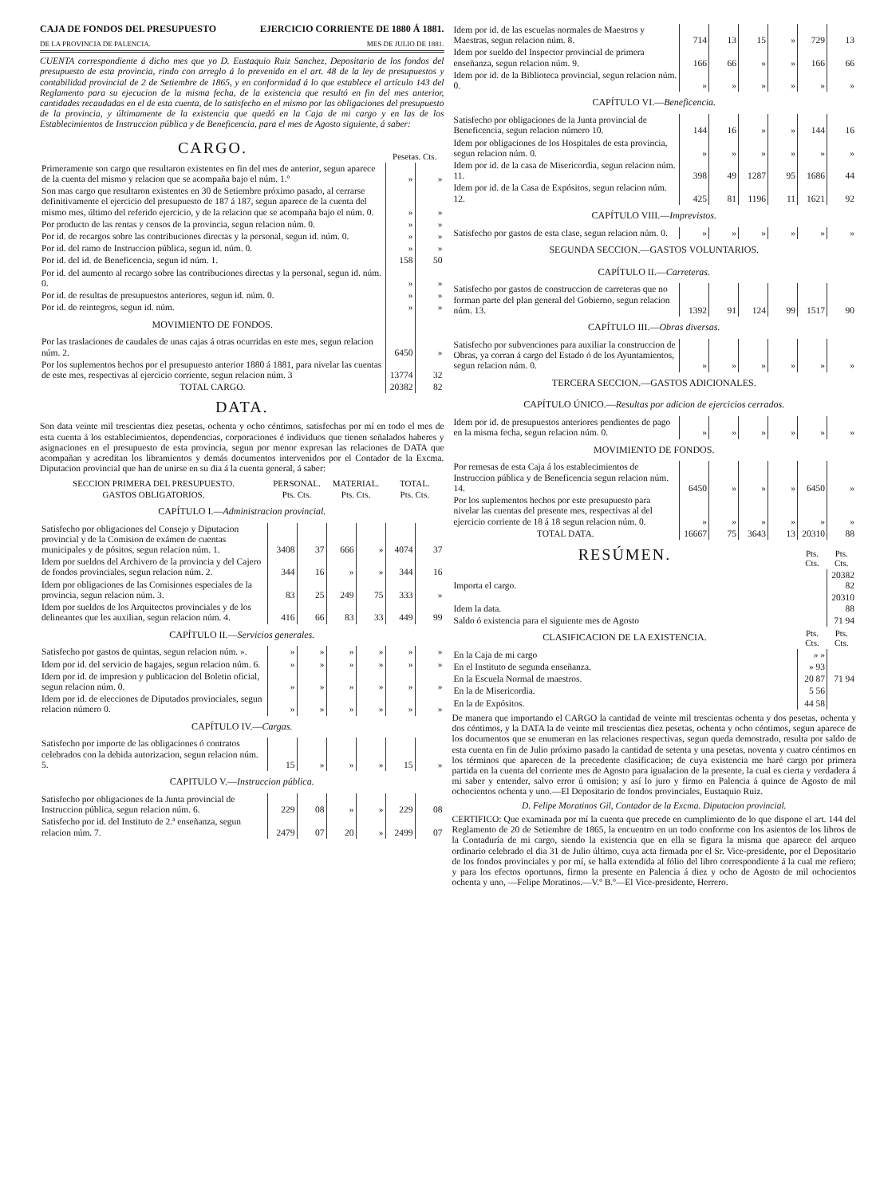CAJA DE FONDOS DEL PRESUPUESTO EJERCICIO CORRIENTE DE 1880 Á 1881.
DE LA PROVINCIA DE PALENCIA. MES DE JULIO DE 1881.
CUENTA correspondiente á dicho mes que yo D. Eustaquio Ruiz Sanchez, Depositario de los fondos del presupuesto de esta provincia, rindo con arreglo á lo prevenido en el art. 48 de la ley de presupuestos y contabilidad provincial de 2 de Setiembre de 1865, y en conformidad á lo que establece el artículo 143 del Reglamento para su ejecucion de la misma fecha, de la existencia que resultó en fin del mes anterior, cantidades recaudadas en el de esta cuenta, de lo satisfecho en el mismo por las obligaciones del presupuesto de la provincia, y últimamente de la existencia que quedó en la Caja de mi cargo y en las de los Establecimientos de Instruccion pública y de Beneficencia, para el mes de Agosto siguiente, á saber:
| CARGO. | Pesetas. Cts. | |
| Primeramente son cargo que resultaron existentes en fin del mes de anterior, segun aparece de la cuenta del mismo y relacion que se acompaña bajo el núm. 1.º | » | » |
| Son mas cargo que resultaron existentes en 30 de Setiembre próximo pasado, al cerrarse definitivamente el ejercicio del presupuesto de 187 á 187, segun aparece de la cuenta del mismo mes, último del referido ejercicio, y de la relacion que se acompaña bajo el núm. 0. | » | » |
| Por producto de las rentas y censos de la provincia, segun relacion núm. 0. | » | » |
| Por id. de recargos sobre las contribuciones directas y la personal, segun id. núm. 0. | » | » |
| Por id. del ramo de Instruccion pública, segun id. núm. 0. | » | » |
| Por id. del id. de Beneficencia, segun id núm. 1. | 158 | 50 |
| Por id. del aumento al recargo sobre las contribuciones directas y la personal, segun id. núm. 0. | » | » |
| Por id. de resultas de presupuestos anteriores, segun id. núm. 0. | » | » |
| Por id. de reintegros, segun id. núm. | » | » |
| MOVIMIENTO DE FONDOS. | | |
| Por las traslaciones de caudales de unas cajas á otras ocurridas en este mes, segun relacion núm. 2. | 6450 | » |
| Por los suplementos hechos por el presupuesto anterior 1880 á 1881, para nivelar las cuentas de este mes, respectivas al ejercicio corriente, segun relacion núm. 3 | 13774 | 32 |
| TOTAL CARGO. | 20382 | 82 |
DATA.
Son data veinte mil trescientas diez pesetas, ochenta y ocho céntimos, satisfechas por mí en todo el mes de esta cuenta á los establecimientos, dependencias, corporaciones é individuos que tienen señalados haberes y asignaciones en el presupuesto de esta provincia, segun por menor expresan las relaciones de DATA que acompañan y acreditan los libramientos y demás documentos intervenidos por el Contador de la Excma. Diputacion provincial que han de unirse en su dia á la cuenta general, á saber:
| SECCION PRIMERA DEL PRESUPUESTO. | PERSONAL. | | MATERIAL. | | TOTAL. | |
| --- | --- | --- | --- | --- | --- | --- |
| GASTOS OBLIGATORIOS. | Pts. Cts. | | Pts. Cts. | | Pts. Cts. | |
| CAPÍTULO I.— Administracion provincial. | | | | | | |
| Satisfecho por obligaciones del Consejo y Diputacion provincial y de la Comision de exámen de cuentas municipales y de pósitos, segun relacion núm. 1. | 3408 | 37 | 666 | » | 4074 | 37 |
| Idem por sueldos del Archivero de la provincia y del Cajero de fondos provinciales, segun relacion núm. 2. | 344 | 16 | » | » | 344 | 16 |
| Idem por obligaciones de las Comisiones especiales de la provincia, segun relacion núm. 3. | 83 | 25 | 249 | 75 | 333 | » |
| Idem por sueldos de los Arquitectos provinciales y de los delineantes que les auxilian, segun relacion núm. 4. | 416 | 66 | 83 | 33 | 449 | 99 |
| CAPÍTULO II.— Servicios generales. | | | | | | |
| Satisfecho por gastos de quintas, segun relacion núm. ». | » | » | » | » | » | » |
| Idem por id. del servicio de bagajes, segun relacion núm. 6. | » | » | » | » | » | » |
| Idem por id. de impresion y publicacion del Boletin oficial, segun relacion núm. 0. | » | » | » | » | » | » |
| Idem por id. de elecciones de Diputados provinciales, segun relacion número 0. | » | » | » | » | » | » |
| CAPÍTULO IV.— Cargas. | | | | | | |
| Satisfecho por importe de las obligaciones ó contratos celebrados con la debida autorizacion, segun relacion núm. 5. | 15 | » | » | » | 15 | » |
| CAPITULO V.— Instruccion pública. | | | | | | |
| Satisfecho por obligaciones de la Junta provincial de Instruccion pública, segun relacion núm. 6. | 229 | 08 | » | » | 229 | 08 |
| Satisfecho por id. del Instituto de 2.ª enseñanza, segun relacion núm. 7. | 2479 | 07 | 20 | » | 2499 | 07 |
| Idem por id. de las escuelas normales de Maestros y Maestras, segun relacion núm. 8. | 714 | 13 | 15 | » | 729 | 13 |
| Idem por sueldo del Inspector provincial de primera enseñanza, segun relacion núm. 9. | 166 | 66 | » | » | 166 | 66 |
| Idem por id. de la Biblioteca provincial, segun relacion núm. 0. | » | » | » | » | » | » |
| CAPÍTULO VI.— Beneficencia. | | | | | | |
| Satisfecho por obligaciones de la Junta provincial de Beneficencia, segun relacion número 10. | 144 | 16 | » | » | 144 | 16 |
| Idem por obligaciones de los Hospitales de esta provincia, segun relacion núm. 0. | » | » | » | » | » | » |
| Idem por id. de la casa de Misericordia, segun relacion núm. 11. | 398 | 49 | 1287 | 95 | 1686 | 44 |
| Idem por id. de la Casa de Expósitos, segun relacion núm. 12. | 425 | 81 | 1196 | 11 | 1621 | 92 |
| CAPÍTULO VIII.— Imprevistos. | | | | | | |
| Satisfecho por gastos de esta clase, segun relacion núm. 0. | » | » | » | » | » | » |
| SEGUNDA SECCION.—GASTOS VOLUNTARIOS. | | | | | | |
| CAPÍTULO II.— Carreteras. | | | | | | |
| Satisfecho por gastos de construccion de carreteras que no forman parte del plan general del Gobierno, segun relacion núm. 13. | 1392 | 91 | 124 | 99 | 1517 | 90 |
| CAPÍTULO III.— Obras diversas. | | | | | | |
| Satisfecho por subvenciones para auxiliar la construccion de Obras, ya corran á cargo del Estado ó de los Ayuntamientos, segun relacion núm. 0. | » | » | » | » | » | » |
| TERCERA SECCION.—GASTOS ADICIONALES. | | | | | | |
| CAPÍTULO ÚNICO.— Resultas por adicion de ejercicios cerrados. | | | | | | |
| Idem por id. de presupuestos anteriores pendientes de pago en la misma fecha, segun relacion núm. 0. | » | » | » | » | » | » |
| MOVIMIENTO DE FONDOS. | | | | | | |
| Por remesas de esta Caja á los establecimientos de Instruccion pública y de Beneficencia segun relacion núm. 14. | 6450 | » | » | » | 6450 | » |
| Por los suplementos hechos por este presupuesto para nivelar las cuentas del presente mes, respectivas al del ejercicio corriente de 18 á 18 segun relacion núm. 0. | » | » | » | » | » | » |
| TOTAL DATA. | 16667 | 75 | 3643 | 13 | 20310 | 88 |
| RESÚMEN. | Pts. Cts. | Pts. Cts. |
| Importa el cargo. | | 20382 82 |
| Idem la data. | | 20310 88 |
| Saldo ó existencia para el siguiente mes de Agosto | | 71 94 |
| CLASIFICACION DE LA EXISTENCIA. | Pts. Cts. | Pts. Cts. |
| En la Caja de mi cargo | » » | 71 94 |
| En el Instituto de segunda enseñanza. | » 93 | |
| En la Escuela Normal de maestros. | 20 87 | |
| En la de Misericordia. | 5 56 | |
| En la de Expósitos. | 44 58 | |
De manera que importando el CARGO la cantidad de veinte mil trescientas ochenta y dos pesetas, ochenta y dos céntimos, y la DATA la de veinte mil trescientas diez pesetas, ochenta y ocho céntimos, segun aparece de los documentos que se enumeran en las relaciones respectivas, segun queda demostrado, resulta por saldo de esta cuenta en fin de Julio próximo pasado la cantidad de setenta y una pesetas, noventa y cuatro céntimos en los términos que aparecen de la precedente clasificacion; de cuya existencia me haré cargo por primera partida en la cuenta del corriente mes de Agosto para igualacion de la presente, la cual es cierta y verdadera á mi saber y entender, salvo error ú omision; y así lo juro y firmo en Palencia á quince de Agosto de mil ochocientos ochenta y uno.—El Depositario de fondos provinciales, Eustaquio Ruiz.
D. Felipe Moratinos Gil, Contador de la Excma. Diputacion provincial.
CERTIFICO: Que examinada por mí la cuenta que precede en cumplimiento de lo que dispone el art. 144 del Reglamento de 20 de Setiembre de 1865, la encuentro en un todo conforme con los asientos de los libros de la Contaduría de mi cargo, siendo la existencia que en ella se figura la misma que aparece del arqueo ordinario celebrado el dia 31 de Julio último, cuya acta firmada por el Sr. Vice-presidente, por el Depositario de los fondos provinciales y por mí, se halla extendida al fólio del libro correspondiente á la cual me refiero; y para los efectos oportunos, firmo la presente en Palencia á diez y ocho de Agosto de mil ochocientos ochenta y uno, —Felipe Moratinos.—V.º B.º—El Vice-presidente, Herrero.